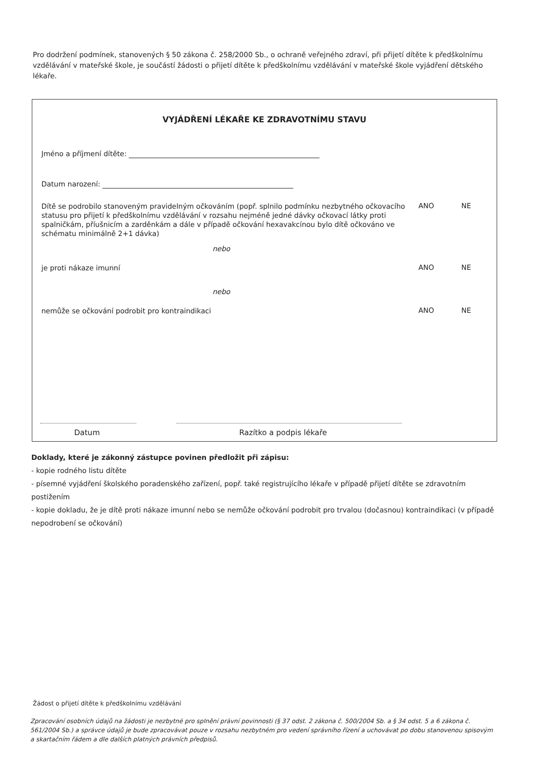Pro dodržení podmínek, stanovených § 50 zákona č. 258/2000 Sb., o ochraně veřejného zdraví, při přijetí dítěte k předškolnímu vzdělávání v mateřské škole, je součástí žádosti o přijetí dítěte k předškolnímu vzdělávání v mateřské škole vyjádření dětského lékaře.
VYJÁDŘENÍ LÉKAŘE KE ZDRAVOTNÍMU STAVU
Jméno a příjmení dítěte:
Datum narození:
Dítě se podrobilo stanoveným pravidelným očkováním (popř. splnilo podmínku nezbytného očkovacího statusu pro přijetí k předškolnímu vzdělávání v rozsahu nejméně jedné dávky očkovací látky proti spalničkám, příušnicím a zarděnkám a dále v případě očkování hexavakcínou bylo dítě očkováno ve schématu minimálně 2+1 dávka)
ANO NE
nebo
je proti nákaze imunní ANO NE
nebo
nemůže se očkování podrobit pro kontraindikaci
ANO NE
Datum Razítko a podpis lékaře
Doklady, které je zákonný zástupce povinen předložit při zápisu:
- kopie rodného listu dítěte
- písemné vyjádření školského poradenského zařízení, popř. také registrujícího lékaře v případě přijetí dítěte se zdravotním postižením
- kopie dokladu, že je dítě proti nákaze imunní nebo se nemůže očkování podrobit pro trvalou (dočasnou) kontraindikaci (v případě nepodrobení se očkování)
Žádost o přijetí dítěte k předškolnímu vzdělávání
Zpracování osobních údajů na žádosti je nezbytné pro splnění právní povinnosti (§ 37 odst. 2 zákona č. 500/2004 Sb. a § 34 odst. 5 a 6 zákona č. 561/2004 Sb.) a správce údajů je bude zpracovávat pouze v rozsahu nezbytném pro vedení správního řízení a uchovávat po dobu stanovenou spisovým a skartačním řádem a dle dalších platných právních předpisů.